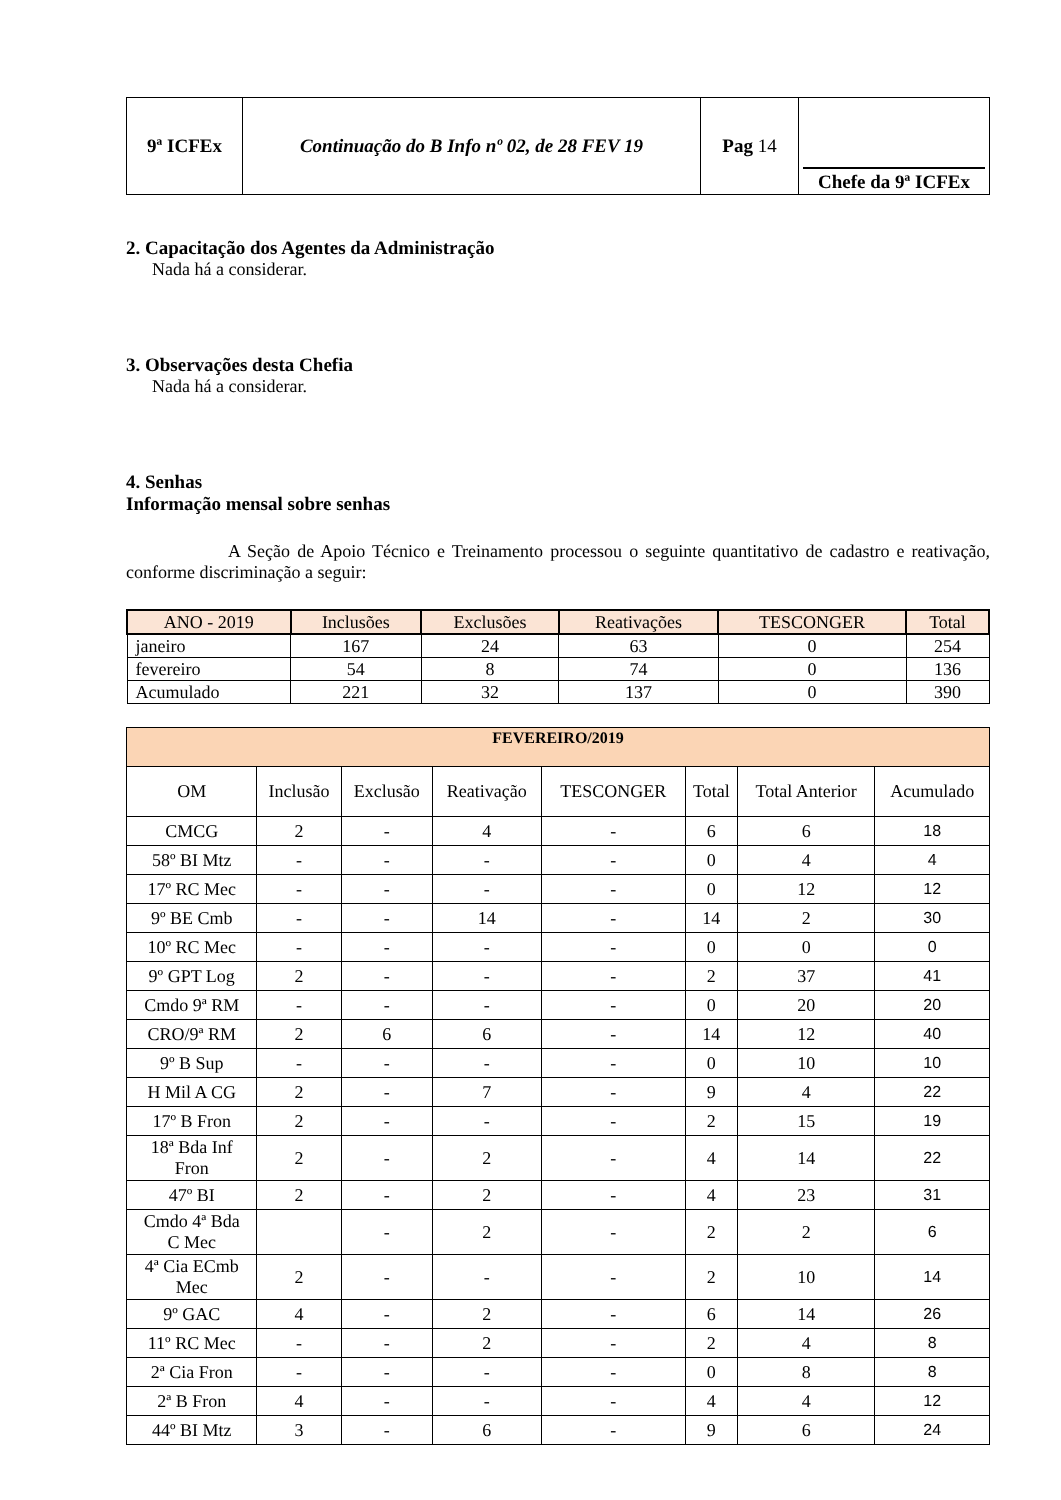| 9ª ICFEx | Continuação do B Info nº 02, de 28 FEV 19 | Pag 14 | Chefe da 9ª ICFEx |
2. Capacitação dos Agentes da Administração
Nada há a considerar.
3. Observações desta Chefia
Nada há a considerar.
4. Senhas
Informação mensal sobre senhas
A Seção de Apoio Técnico e Treinamento processou o seguinte quantitativo de cadastro e reativação, conforme discriminação a seguir:
| ANO - 2019 | Inclusões | Exclusões | Reativações | TESCONGER | Total |
| --- | --- | --- | --- | --- | --- |
| janeiro | 167 | 24 | 63 | 0 | 254 |
| fevereiro | 54 | 8 | 74 | 0 | 136 |
| Acumulado | 221 | 32 | 137 | 0 | 390 |
| FEVEREIRO/2019 | | | | | | | |
| --- | --- | --- | --- | --- | --- | --- | --- |
| OM | Inclusão | Exclusão | Reativação | TESCONGER | Total | Total Anterior | Acumulado |
| CMCG | 2 | - | 4 | - | 6 | 6 | 18 |
| 58º BI Mtz | - | - | - | - | 0 | 4 | 4 |
| 17º RC Mec | - | - | - | - | 0 | 12 | 12 |
| 9º BE Cmb | - | - | 14 | - | 14 | 2 | 30 |
| 10º RC Mec | - | - | - | - | 0 | 0 | 0 |
| 9º GPT Log | 2 | - | - | - | 2 | 37 | 41 |
| Cmdo 9ª RM | - | - | - | - | 0 | 20 | 20 |
| CRO/9ª RM | 2 | 6 | 6 | - | 14 | 12 | 40 |
| 9º B Sup | - | - | - | - | 0 | 10 | 10 |
| H Mil A CG | 2 | - | 7 | - | 9 | 4 | 22 |
| 17º B Fron | 2 | - | - | - | 2 | 15 | 19 |
| 18ª Bda Inf Fron | 2 | - | 2 | - | 4 | 14 | 22 |
| 47º BI | 2 | - | 2 | - | 4 | 23 | 31 |
| Cmdo 4ª Bda C Mec | | - | 2 | - | 2 | 2 | 6 |
| 4ª Cia ECmb Mec | 2 | - | - | - | 2 | 10 | 14 |
| 9º GAC | 4 | - | 2 | - | 6 | 14 | 26 |
| 11º RC Mec | - | - | 2 | - | 2 | 4 | 8 |
| 2ª Cia Fron | - | - | - | - | 0 | 8 | 8 |
| 2ª B Fron | 4 | - | - | - | 4 | 4 | 12 |
| 44º BI Mtz | 3 | - | 6 | - | 9 | 6 | 24 |